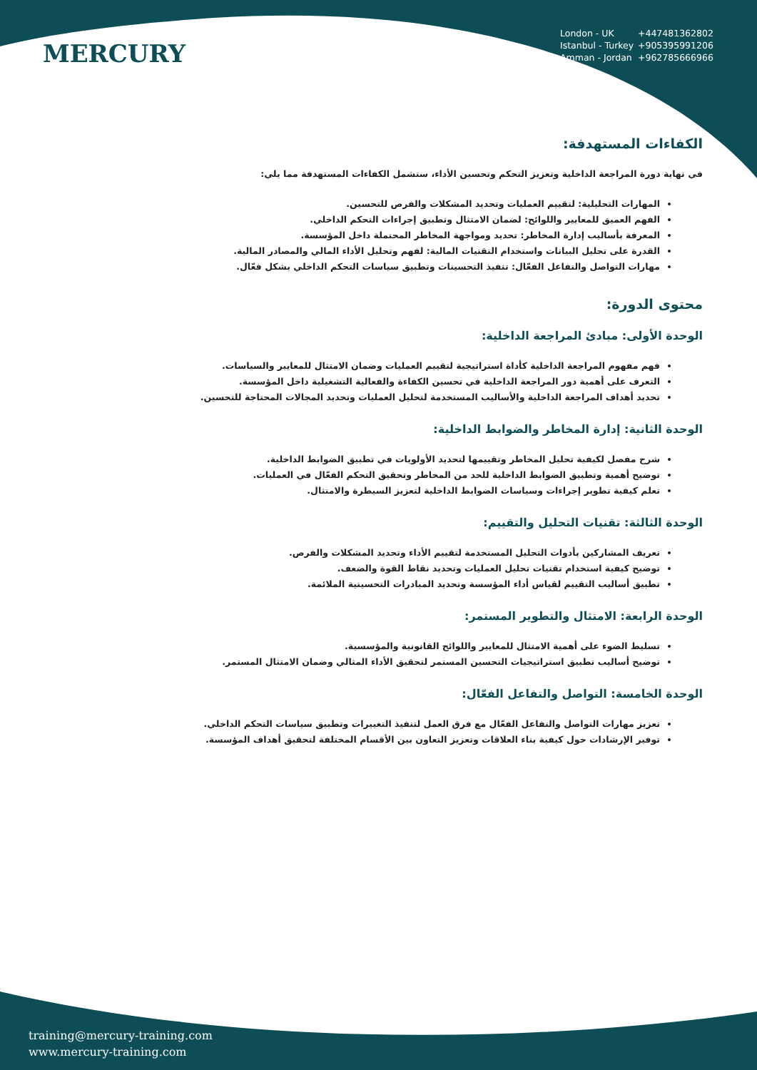MERCURY
London - UK +447481362802
Istanbul - Turkey +905395991206
Amman - Jordan +962785666966
الكفاءات المستهدفة:
في نهاية دورة المراجعة الداخلية وتعزيز التحكم وتحسين الأداء، ستشمل الكفاءات المستهدفة مما يلي:
المهارات التحليلية: لتقييم العمليات وتحديد المشكلات والفرص للتحسين.
الفهم العميق للمعايير واللوائح: لضمان الامتثال وتطبيق إجراءات التحكم الداخلي.
المعرفة بأساليب إدارة المخاطر: تحديد ومواجهة المخاطر المحتملة داخل المؤسسة.
القدرة على تحليل البيانات واستخدام التقنيات المالية: لفهم وتحليل الأداء المالي والمصادر المالية.
مهارات التواصل والتفاعل الفعّال: تنفيذ التحسينات وتطبيق سياسات التحكم الداخلي بشكل فعّال.
محتوى الدورة:
الوحدة الأولى: مبادئ المراجعة الداخلية:
فهم مفهوم المراجعة الداخلية كأداة استراتيجية لتقييم العمليات وضمان الامتثال للمعايير والسياسات.
التعرف على أهمية دور المراجعة الداخلية في تحسين الكفاءة والفعالية التشغيلية داخل المؤسسة.
تحديد أهداف المراجعة الداخلية والأساليب المستخدمة لتحليل العمليات وتحديد المجالات المحتاجة للتحسين.
الوحدة الثانية: إدارة المخاطر والضوابط الداخلية:
شرح مفصل لكيفية تحليل المخاطر وتقييمها لتحديد الأولويات في تطبيق الضوابط الداخلية.
توضيح أهمية وتطبيق الضوابط الداخلية للحد من المخاطر وتحقيق التحكم الفعّال في العمليات.
تعلم كيفية تطوير إجراءات وسياسات الضوابط الداخلية لتعزيز السيطرة والامتثال.
الوحدة الثالثة: تقنيات التحليل والتقييم:
تعريف المشاركين بأدوات التحليل المستخدمة لتقييم الأداء وتحديد المشكلات والفرص.
توضيح كيفية استخدام تقنيات تحليل العمليات وتحديد نقاط القوة والضعف.
تطبيق أساليب التقييم لقياس أداء المؤسسة وتحديد المبادرات التحسينية الملائمة.
الوحدة الرابعة: الامتثال والتطوير المستمر:
تسليط الضوء على أهمية الامتثال للمعايير واللوائح القانونية والمؤسسية.
توضيح أساليب تطبيق استراتيجيات التحسين المستمر لتحقيق الأداء المثالي وضمان الامتثال المستمر.
الوحدة الخامسة: التواصل والتفاعل الفعّال:
تعزيز مهارات التواصل والتفاعل الفعّال مع فرق العمل لتنفيذ التغييرات وتطبيق سياسات التحكم الداخلي.
توفير الإرشادات حول كيفية بناء العلاقات وتعزيز التعاون بين الأقسام المختلفة لتحقيق أهداف المؤسسة.
training@mercury-training.com
www.mercury-training.com